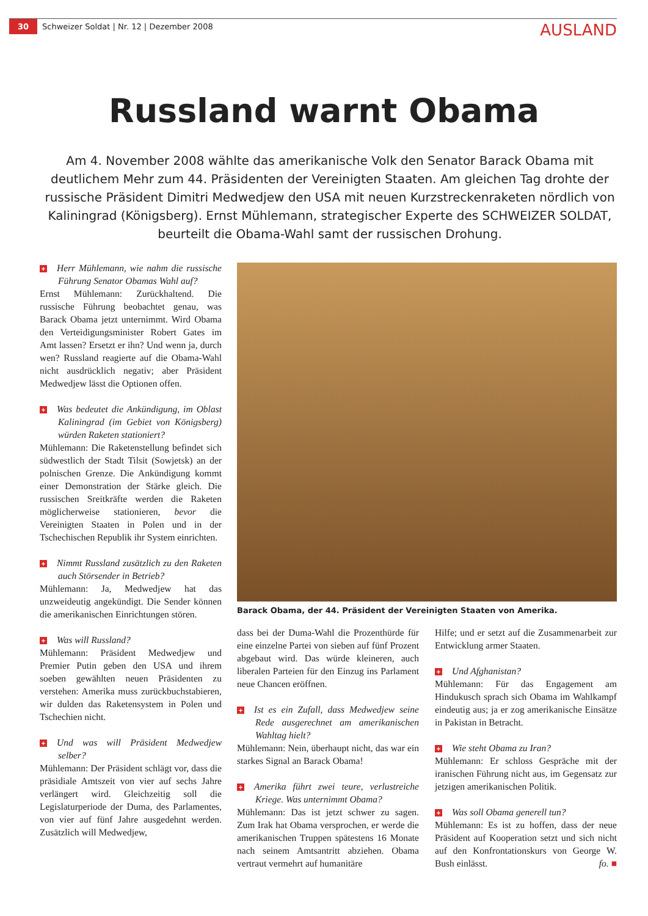30 Schweizer Soldat | Nr. 12 | Dezember 2008 AUSLAND
Russland warnt Obama
Am 4. November 2008 wählte das amerikanische Volk den Senator Barack Obama mit deutlichem Mehr zum 44. Präsidenten der Vereinigten Staaten. Am gleichen Tag drohte der russische Präsident Dimitri Medwedjew den USA mit neuen Kurzstreckenraketen nördlich von Kaliningrad (Königsberg). Ernst Mühlemann, strategischer Experte des SCHWEIZER SOLDAT, beurteilt die Obama-Wahl samt der russischen Drohung.
+ Herr Mühlemann, wie nahm die russische Führung Senator Obamas Wahl auf?
Ernst Mühlemann: Zurückhaltend. Die russische Führung beobachtet genau, was Barack Obama jetzt unternimmt. Wird Obama den Verteidigungsminister Robert Gates im Amt lassen? Ersetzt er ihn? Und wenn ja, durch wen? Russland reagierte auf die Obama-Wahl nicht ausdrücklich negativ; aber Präsident Medwedjew lässt die Optionen offen.
+ Was bedeutet die Ankündigung, im Oblast Kaliningrad (im Gebiet von Königsberg) würden Raketen stationiert?
Mühlemann: Die Raketenstellung befindet sich südwestlich der Stadt Tilsit (Sowjetsk) an der polnischen Grenze. Die Ankündigung kommt einer Demonstration der Stärke gleich. Die russischen Sreitkräfte werden die Raketen möglicherweise stationieren, bevor die Vereinigten Staaten in Polen und in der Tschechischen Republik ihr System einrichten.
+ Nimmt Russland zusätzlich zu den Raketen auch Störsender in Betrieb?
Mühlemann: Ja, Medwedjew hat das unzweideutig angekündigt. Die Sender können die amerikanischen Einrichtungen stören.
+ Was will Russland?
Mühlemann: Präsident Medwedjew und Premier Putin geben den USA und ihrem soeben gewählten neuen Präsidenten zu verstehen: Amerika muss zurückbuchstabieren, wir dulden das Raketensystem in Polen und Tschechien nicht.
+ Und was will Präsident Medwedjew selber?
Mühlemann: Der Präsident schlägt vor, dass die präsidiale Amtszeit von vier auf sechs Jahre verlängert wird. Gleichzeitig soll die Legislaturperiode der Duma, des Parlamentes, von vier auf fünf Jahre ausgedehnt werden. Zusätzlich will Medwedjew,
Barack Obama, der 44. Präsident der Vereinigten Staaten von Amerika.
dass bei der Duma-Wahl die Prozenthürde für eine einzelne Partei von sieben auf fünf Prozent abgebaut wird. Das würde kleineren, auch liberalen Parteien für den Einzug ins Parlament neue Chancen eröffnen.
+ Ist es ein Zufall, dass Medwedjew seine Rede ausgerechnet am amerikanischen Wahltag hielt?
Mühlemann: Nein, überhaupt nicht, das war ein starkes Signal an Barack Obama!
+ Amerika führt zwei teure, verlustreiche Kriege. Was unternimmt Obama?
Mühlemann: Das ist jetzt schwer zu sagen. Zum Irak hat Obama versprochen, er werde die amerikanischen Truppen spätestens 16 Monate nach seinem Amtsantritt abziehen. Obama vertraut vermehrt auf humanitäre
Hilfe; und er setzt auf die Zusammenarbeit zur Entwicklung armer Staaten.
+ Und Afghanistan?
Mühlemann: Für das Engagement am Hindukusch sprach sich Obama im Wahlkampf eindeutig aus; ja er zog amerikanische Einsätze in Pakistan in Betracht.
+ Wie steht Obama zu Iran?
Mühlemann: Er schloss Gespräche mit der iranischen Führung nicht aus, im Gegensatz zur jetzigen amerikanischen Politik.
+ Was soll Obama generell tun?
Mühlemann: Es ist zu hoffen, dass der neue Präsident auf Kooperation setzt und sich nicht auf den Konfrontationskurs von George W. Bush einlässt. fo. ■